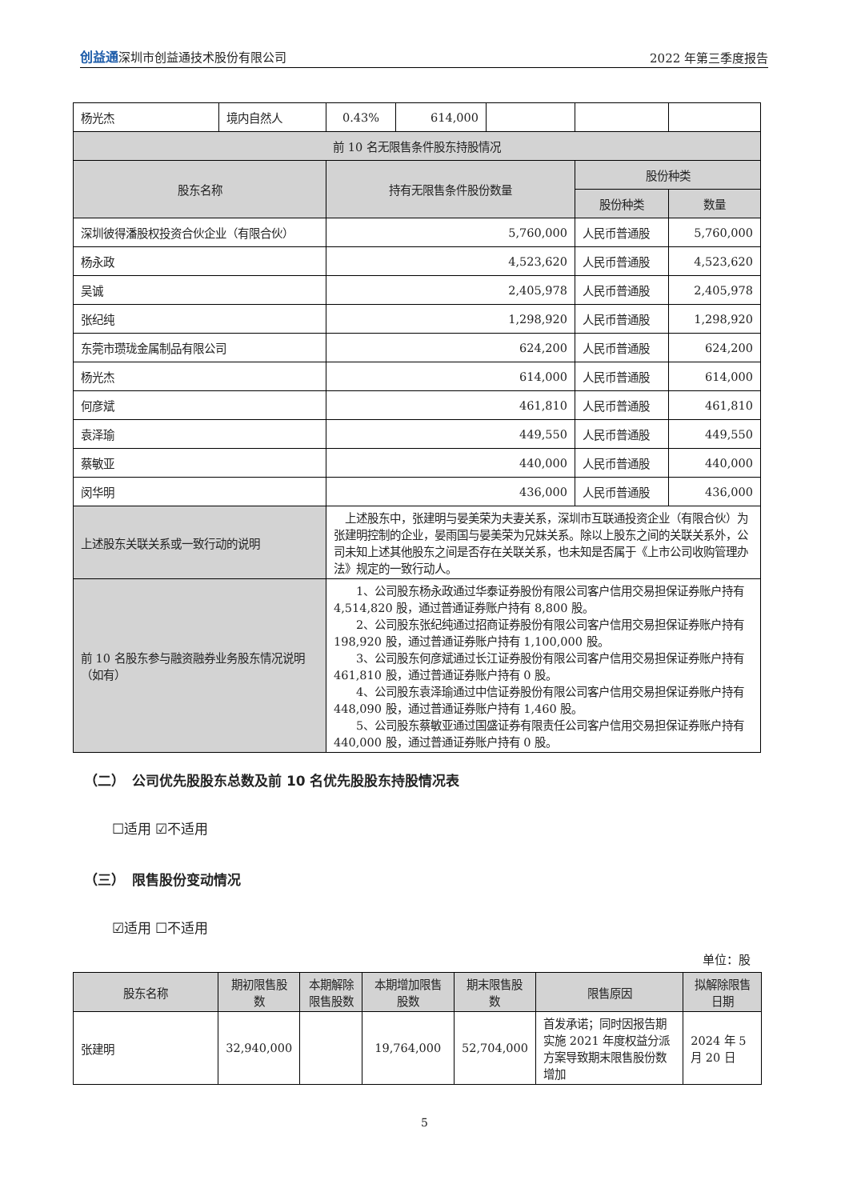创益通深圳市创益通技术股份有限公司 2022 年第三季度报告
| 杨光杰 | 境内自然人 | 0.43% | 614,000 | | | |
| 前 10 名无限售条件股东持股情况 | | | | | | |
| 股东名称 | | 持有无限售条件股份数量 | | | 股份种类 | |
| | | | | | 股份种类 | 数量 |
| 深圳彼得潘股权投资合伙企业（有限合伙） | | 5,760,000 | | | 人民币普通股 | 5,760,000 |
| 杨永政 | | 4,523,620 | | | 人民币普通股 | 4,523,620 |
| 吴诚 | | 2,405,978 | | | 人民币普通股 | 2,405,978 |
| 张纪纯 | | 1,298,920 | | | 人民币普通股 | 1,298,920 |
| 东莞市瓒珑金属制品有限公司 | | 624,200 | | | 人民币普通股 | 624,200 |
| 杨光杰 | | 614,000 | | | 人民币普通股 | 614,000 |
| 何彦斌 | | 461,810 | | | 人民币普通股 | 461,810 |
| 袁泽瑜 | | 449,550 | | | 人民币普通股 | 449,550 |
| 蔡敏亚 | | 440,000 | | | 人民币普通股 | 440,000 |
| 闵华明 | | 436,000 | | | 人民币普通股 | 436,000 |
| 上述股东关联关系或一致行动的说明 | | 上述股东中，张建明与晏美荣为夫妻关系，深圳市互联通投资企业（有限合伙）为张建明控制的企业，晏雨国与晏美荣为兄妹关系。除以上股东之间的关联关系外，公司未知上述其他股东之间是否存在关联关系，也未知是否属于《上市公司收购管理办法》规定的一致行动人。 | | | | |
| 前 10 名股东参与融资融券业务股东情况说明（如有） | | 1、公司股东杨永政通过华泰证券股份有限公司客户信用交易担保证券账户持有 4,514,820 股，通过普通证券账户持有 8,800 股。 2、公司股东张纪纯通过招商证券股份有限公司客户信用交易担保证券账户持有 198,920 股，通过普通证券账户持有 1,100,000 股。 3、公司股东何彦斌通过长江证券股份有限公司客户信用交易担保证券账户持有 461,810 股，通过普通证券账户持有 0 股。 4、公司股东袁泽瑜通过中信证券股份有限公司客户信用交易担保证券账户持有 448,090 股，通过普通证券账户持有 1,460 股。 5、公司股东蔡敏亚通过国盛证券有限责任公司客户信用交易担保证券账户持有 440,000 股，通过普通证券账户持有 0 股。 | | | | |
（二）　公司优先股股东总数及前 10 名优先股股东持股情况表
☐适用 ☑不适用
（三）　限售股份变动情况
☑适用 ☐不适用
单位：股
| 股东名称 | 期初限售股数 | 本期解除限售股数 | 本期增加限售股数 | 期末限售股数 | 限售原因 | 拟解除限售日期 |
| 张建明 | 32,940,000 | | 19,764,000 | 52,704,000 | 首发承诺；同时因报告期实施 2021 年度权益分派方案导致期末限售股份数增加 | 2024 年 5 月 20 日 |
5